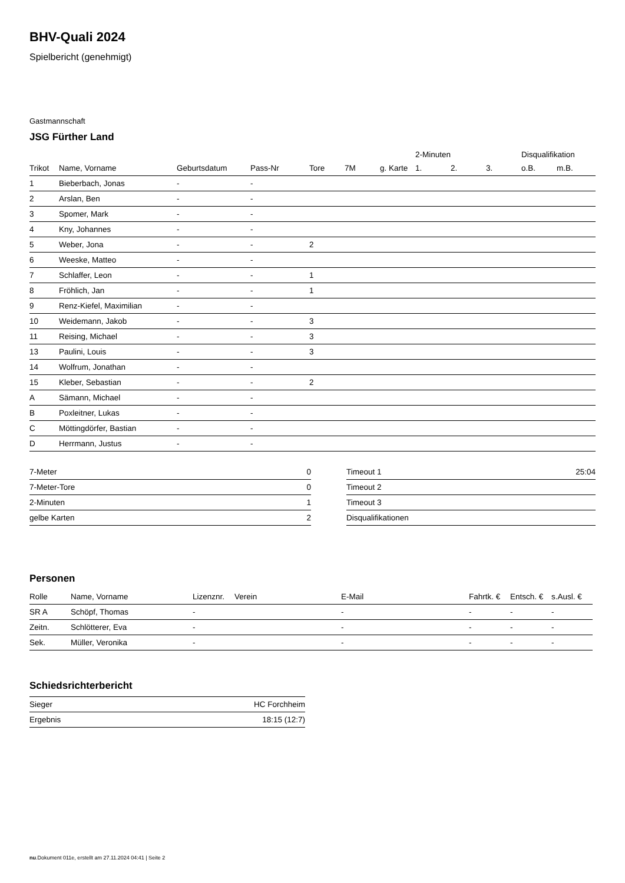BHV-Quali 2024
Spielbericht (genehmigt)
Gastmannschaft
JSG Fürther Land
| | | | | | | | 2-Minuten | | | Disqualifikation | |
| --- | --- | --- | --- | --- | --- | --- | --- | --- | --- | --- | --- |
| Trikot | Name, Vorname | Geburtsdatum | Pass-Nr | Tore | 7M | g. Karte | 1. | 2. | 3. | o.B. | m.B. |
| 1 | Bieberbach, Jonas | - | - | | | | | | | | |
| 2 | Arslan, Ben | - | - | | | | | | | | |
| 3 | Spomer, Mark | - | - | | | | | | | | |
| 4 | Kny, Johannes | - | - | | | | | | | | |
| 5 | Weber, Jona | - | - | 2 | | | | | | | |
| 6 | Weeske, Matteo | - | - | | | | | | | | |
| 7 | Schlaffer, Leon | - | - | 1 | | | | | | | |
| 8 | Fröhlich, Jan | - | - | 1 | | | | | | | |
| 9 | Renz-Kiefel, Maximilian | - | - | | | | | | | | |
| 10 | Weidemann, Jakob | - | - | 3 | | | | | | | |
| 11 | Reising, Michael | - | - | 3 | | | | | | | |
| 13 | Paulini, Louis | - | - | 3 | | | | | | | |
| 14 | Wolfrum, Jonathan | - | - | | | | | | | | |
| 15 | Kleber, Sebastian | - | - | 2 | | | | | | | |
| A | Sämann, Michael | - | - | | | | | | | | |
| B | Poxleitner, Lukas | - | - | | | | | | | | |
| C | Möttingdörfer, Bastian | - | - | | | | | | | | |
| D | Herrmann, Justus | - | - | | | | | | | | |
| 7-Meter | 0 |
| 7-Meter-Tore | 0 |
| 2-Minuten | 1 |
| gelbe Karten | 2 |
| Timeout 1 | 25:04 |
| Timeout 2 | |
| Timeout 3 | |
| Disqualifikationen | |
Personen
| Rolle | Name, Vorname | Lizenznr. | Verein | E-Mail | Fahrtk. € | Entsch. € | s.Ausl. € |
| --- | --- | --- | --- | --- | --- | --- | --- |
| SR A | Schöpf, Thomas | - | | - | - | - | - |
| Zeitn. | Schlötterer, Eva | - | | - | - | - | - |
| Sek. | Müller, Veronika | - | | - | - | - | - |
Schiedsrichterbericht
| Sieger | HC Forchheim |
| Ergebnis | 18:15 (12:7) |
nu.Dokument 011e, erstellt am 27.11.2024 04:41 | Seite 2